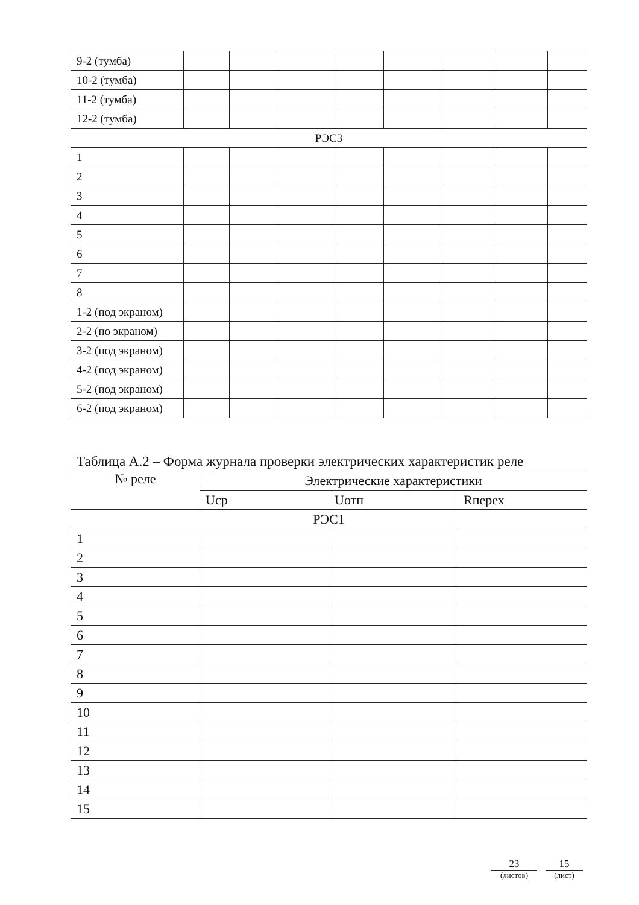| 9-2 (тумба) | | | | | | | | |
| 10-2 (тумба) | | | | | | | | |
| 11-2 (тумба) | | | | | | | | |
| 12-2 (тумба) | | | | | | | | |
| РЭС3 | | | | | | | | |
| 1 | | | | | | | | |
| 2 | | | | | | | | |
| 3 | | | | | | | | |
| 4 | | | | | | | | |
| 5 | | | | | | | | |
| 6 | | | | | | | | |
| 7 | | | | | | | | |
| 8 | | | | | | | | |
| 1-2 (под экраном) | | | | | | | | |
| 2-2 (по экраном) | | | | | | | | |
| 3-2 (под экраном) | | | | | | | | |
| 4-2 (под экраном) | | | | | | | | |
| 5-2 (под экраном) | | | | | | | | |
| 6-2 (под экраном) | | | | | | | | |
Таблица А.2 – Форма журнала проверки электрических характеристик реле
| № реле | Электрические характеристики | | |
| --- | --- | --- | --- |
| | Uср | Uотп | Rперех |
| РЭС1 | | | |
| 1 | | | |
| 2 | | | |
| 3 | | | |
| 4 | | | |
| 5 | | | |
| 6 | | | |
| 7 | | | |
| 8 | | | |
| 9 | | | |
| 10 | | | |
| 11 | | | |
| 12 | | | |
| 13 | | | |
| 14 | | | |
| 15 | | | |
23
(листов)
15
(лист)